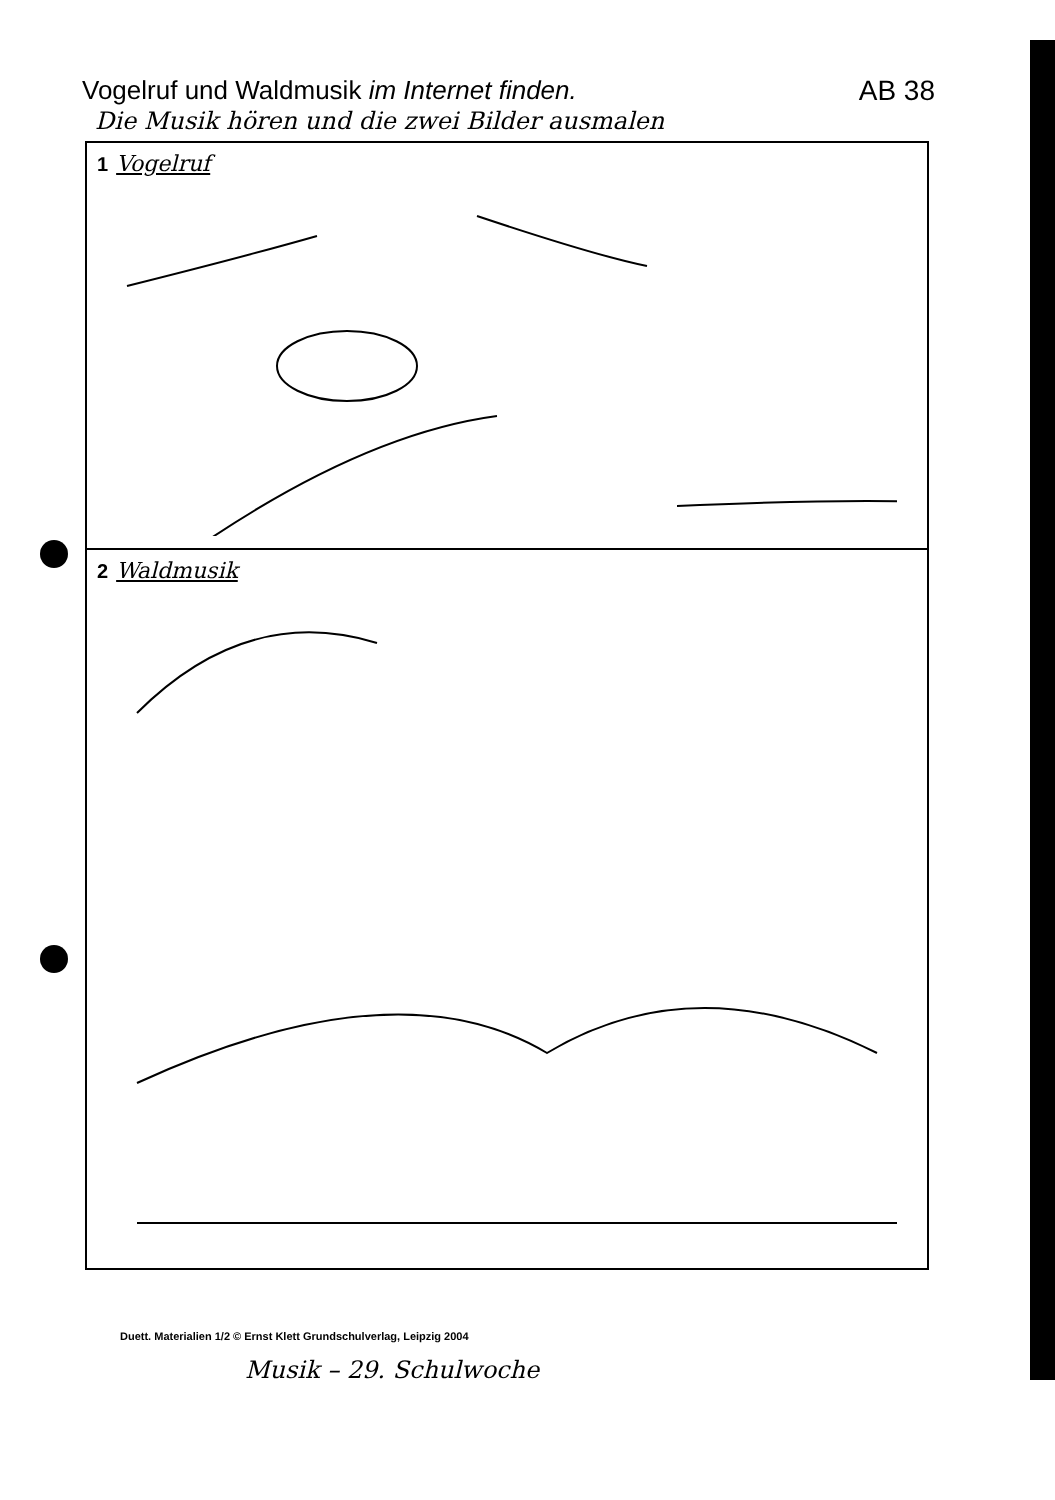Vogelruf und Waldmusik im Internet finden.
AB 38
Die Musik hören und die zwei Bilder ausmalen
1 Vogelruf
2 Waldmusik
Duett. Materialien 1/2 © Ernst Klett Grundschulverlag, Leipzig 2004
Musik – 29. Schulwoche